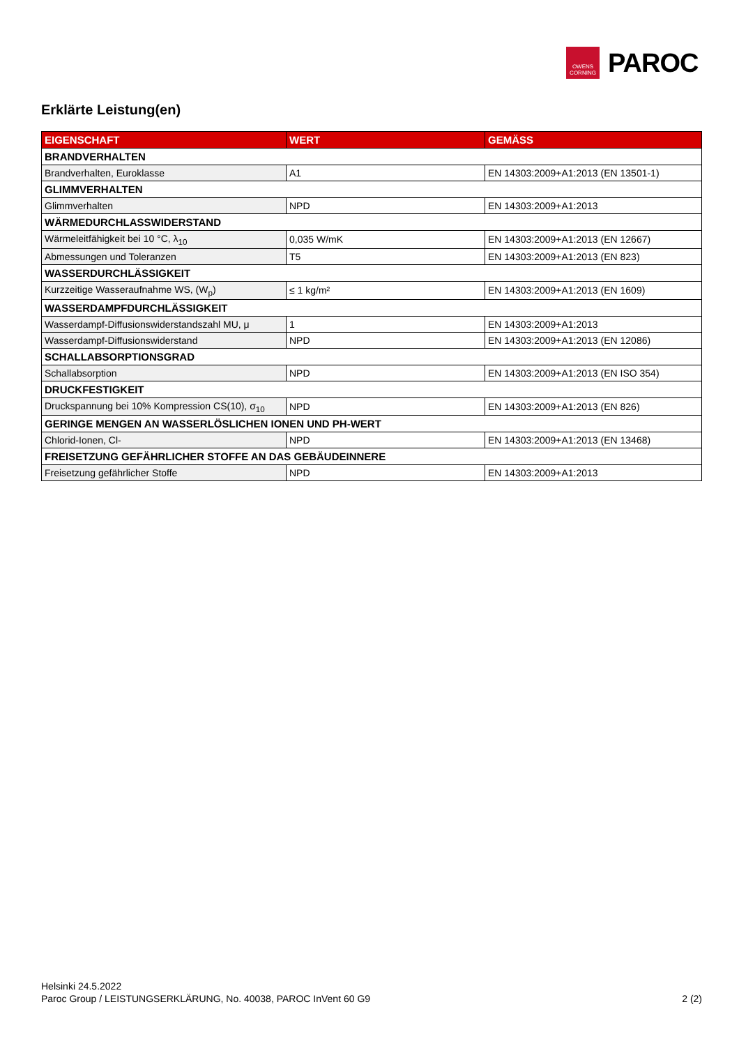OWENS
CORNING
PAROC
Erklärte Leistung(en)
| EIGENSCHAFT | WERT | GEMÄSS |
| --- | --- | --- |
| BRANDVERHALTEN | | |
| Brandverhalten, Euroklasse | A1 | EN 14303:2009+A1:2013 (EN 13501-1) |
| GLIMMVERHALTEN | | |
| Glimmverhalten | NPD | EN 14303:2009+A1:2013 |
| WÄRMEDURCHLASSWIDERSTAND | | |
| Wärmeleitfähigkeit bei 10 °C, λ<sub>10</sub> | 0,035 W/mK | EN 14303:2009+A1:2013 (EN 12667) |
| Abmessungen und Toleranzen | T5 | EN 14303:2009+A1:2013 (EN 823) |
| WASSERDURCHLÄSSIGKEIT | | |
| Kurzzeitige Wasseraufnahme WS, (W<sub>p</sub>) | ≤ 1 kg/m² | EN 14303:2009+A1:2013 (EN 1609) |
| WASSERDAMPFDURCHLÄSSIGKEIT | | |
| Wasserdampf-Diffusionswiderstandszahl MU, μ | 1 | EN 14303:2009+A1:2013 |
| Wasserdampf-Diffusionswiderstand | NPD | EN 14303:2009+A1:2013 (EN 12086) |
| SCHALLABSORPTIONSGRAD | | |
| Schallabsorption | NPD | EN 14303:2009+A1:2013 (EN ISO 354) |
| DRUCKFESTIGKEIT | | |
| Druckspannung bei 10% Kompression CS(10), σ<sub>10</sub> | NPD | EN 14303:2009+A1:2013 (EN 826) |
| GERINGE MENGEN AN WASSERLÖSLICHEN IONEN UND PH-WERT | | |
| Chlorid-Ionen, Cl- | NPD | EN 14303:2009+A1:2013 (EN 13468) |
| FREISETZUNG GEFÄHRLICHER STOFFE AN DAS GEBÄUDEINNERE | | |
| Freisetzung gefährlicher Stoffe | NPD | EN 14303:2009+A1:2013 |
Helsinki 24.5.2022
2 (2) Paroc Group / LEISTUNGSERKLÄRUNG, No. 40038, PAROC InVent 60 G9